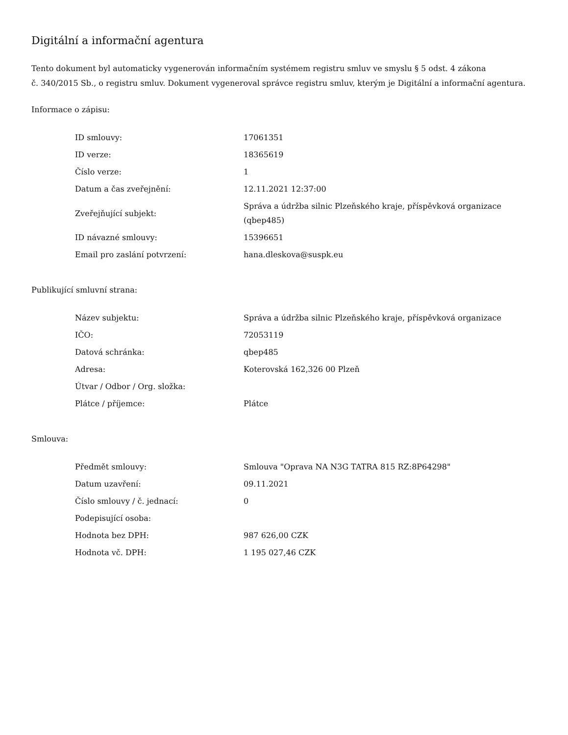Digitální a informační agentura
Tento dokument byl automaticky vygenerován informačním systémem registru smluv ve smyslu § 5 odst. 4 zákona
č. 340/2015 Sb., o registru smluv. Dokument vygeneroval správce registru smluv, kterým je Digitální a informační agentura.
Informace o zápisu:
| ID smlouvy: | 17061351 |
| ID verze: | 18365619 |
| Číslo verze: | 1 |
| Datum a čas zveřejnění: | 12.11.2021 12:37:00 |
| Zveřejňující subjekt: | Správa a údržba silnic Plzeňského kraje, příspěvková organizace (qbep485) |
| ID návazné smlouvy: | 15396651 |
| Email pro zaslání potvrzení: | hana.dleskova@suspk.eu |
Publikující smluvní strana:
| Název subjektu: | Správa a údržba silnic Plzeňského kraje, příspěvková organizace |
| IČO: | 72053119 |
| Datová schránka: | qbep485 |
| Adresa: | Koterovská 162,326 00 Plzeň |
| Útvar / Odbor / Org. složka: | |
| Plátce / příjemce: | Plátce |
Smlouva:
| Předmět smlouvy: | Smlouva "Oprava NA N3G TATRA 815 RZ:8P64298" |
| Datum uzavření: | 09.11.2021 |
| Číslo smlouvy / č. jednací: | 0 |
| Podepisující osoba: | |
| Hodnota bez DPH: | 987 626,00 CZK |
| Hodnota vč. DPH: | 1 195 027,46 CZK |